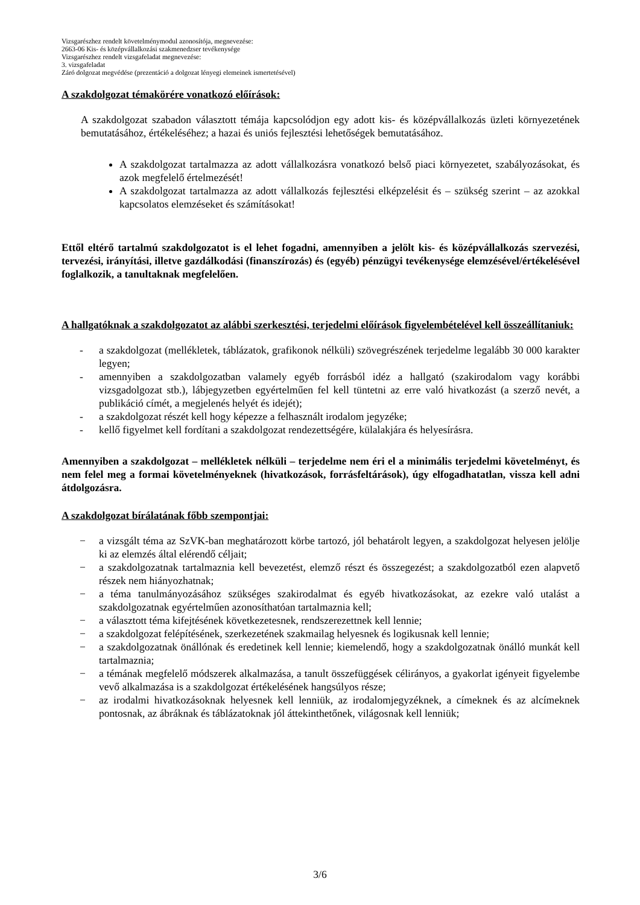Vizsgarészhez rendelt követelménymodul azonosítója, megnevezése:
2663-06 Kis- és középvállalkozási szakmenedzser tevékenysége
Vizsgarészhez rendelt vizsgafeladat megnevezése:
3. vizsgafeladat
Záró dolgozat megvédése (prezentáció a dolgozat lényegi elemeinek ismertetésével)
A szakdolgozat témakörére vonatkozó előírások:
A szakdolgozat szabadon választott témája kapcsolódjon egy adott kis- és középvállalkozás üzleti környezetének bemutatásához, értékeléséhez; a hazai és uniós fejlesztési lehetőségek bemutatásához.
A szakdolgozat tartalmazza az adott vállalkozásra vonatkozó belső piaci környezetet, szabályozásokat, és azok megfelelő értelmezését!
A szakdolgozat tartalmazza az adott vállalkozás fejlesztési elképzelésit és – szükség szerint – az azokkal kapcsolatos elemzéseket és számításokat!
Ettől eltérő tartalmú szakdolgozatot is el lehet fogadni, amennyiben a jelölt kis- és középvállalkozás szervezési, tervezési, irányítási, illetve gazdálkodási (finanszírozás) és (egyéb) pénzügyi tevékenysége elemzésével/értékelésével foglalkozik, a tanultaknak megfelelően.
A hallgatóknak a szakdolgozatot az alábbi szerkesztési, terjedelmi előírások figyelembételével kell összeállítaniuk:
- a szakdolgozat (mellékletek, táblázatok, grafikonok nélküli) szövegrészének terjedelme legalább 30 000 karakter legyen;
- amennyiben a szakdolgozatban valamely egyéb forrásból idéz a hallgató (szakirodalom vagy korábbi vizsgadolgozat stb.), lábjegyzetben egyértelműen fel kell tüntetni az erre való hivatkozást (a szerző nevét, a publikáció címét, a megjelenés helyét és idejét);
- a szakdolgozat részét kell hogy képezze a felhasznált irodalom jegyzéke;
- kellő figyelmet kell fordítani a szakdolgozat rendezettségére, külalakjára és helyesírásra.
Amennyiben a szakdolgozat – mellékletek nélküli – terjedelme nem éri el a minimális terjedelmi követelményt, és nem felel meg a formai követelményeknek (hivatkozások, forrásfeltárások), úgy elfogadhatatlan, vissza kell adni átdolgozásra.
A szakdolgozat bírálatának főbb szempontjai:
− a vizsgált téma az SzVK-ban meghatározott körbe tartozó, jól behatárolt legyen, a szakdolgozat helyesen jelölje ki az elemzés által elérendő céljait;
− a szakdolgozatnak tartalmaznia kell bevezetést, elemző részt és összegezést; a szakdolgozatból ezen alapvető részek nem hiányozhatnak;
− a téma tanulmányozásához szükséges szakirodalmat és egyéb hivatkozásokat, az ezekre való utalást a szakdolgozatnak egyértelműen azonosíthatóan tartalmaznia kell;
− a választott téma kifejtésének következetesnek, rendszerezettnek kell lennie;
− a szakdolgozat felépítésének, szerkezetének szakmailag helyesnek és logikusnak kell lennie;
− a szakdolgozatnak önállónak és eredetinek kell lennie; kiemelendő, hogy a szakdolgozatnak önálló munkát kell tartalmaznia;
− a témának megfelelő módszerek alkalmazása, a tanult összefüggések célirányos, a gyakorlat igényeit figyelembe vevő alkalmazása is a szakdolgozat értékelésének hangsúlyos része;
− az irodalmi hivatkozásoknak helyesnek kell lenniük, az irodalomjegyzéknek, a címeknek és az alcímeknek pontosnak, az ábráknak és táblázatoknak jól áttekinthetőnek, világosnak kell lenniük;
3/6